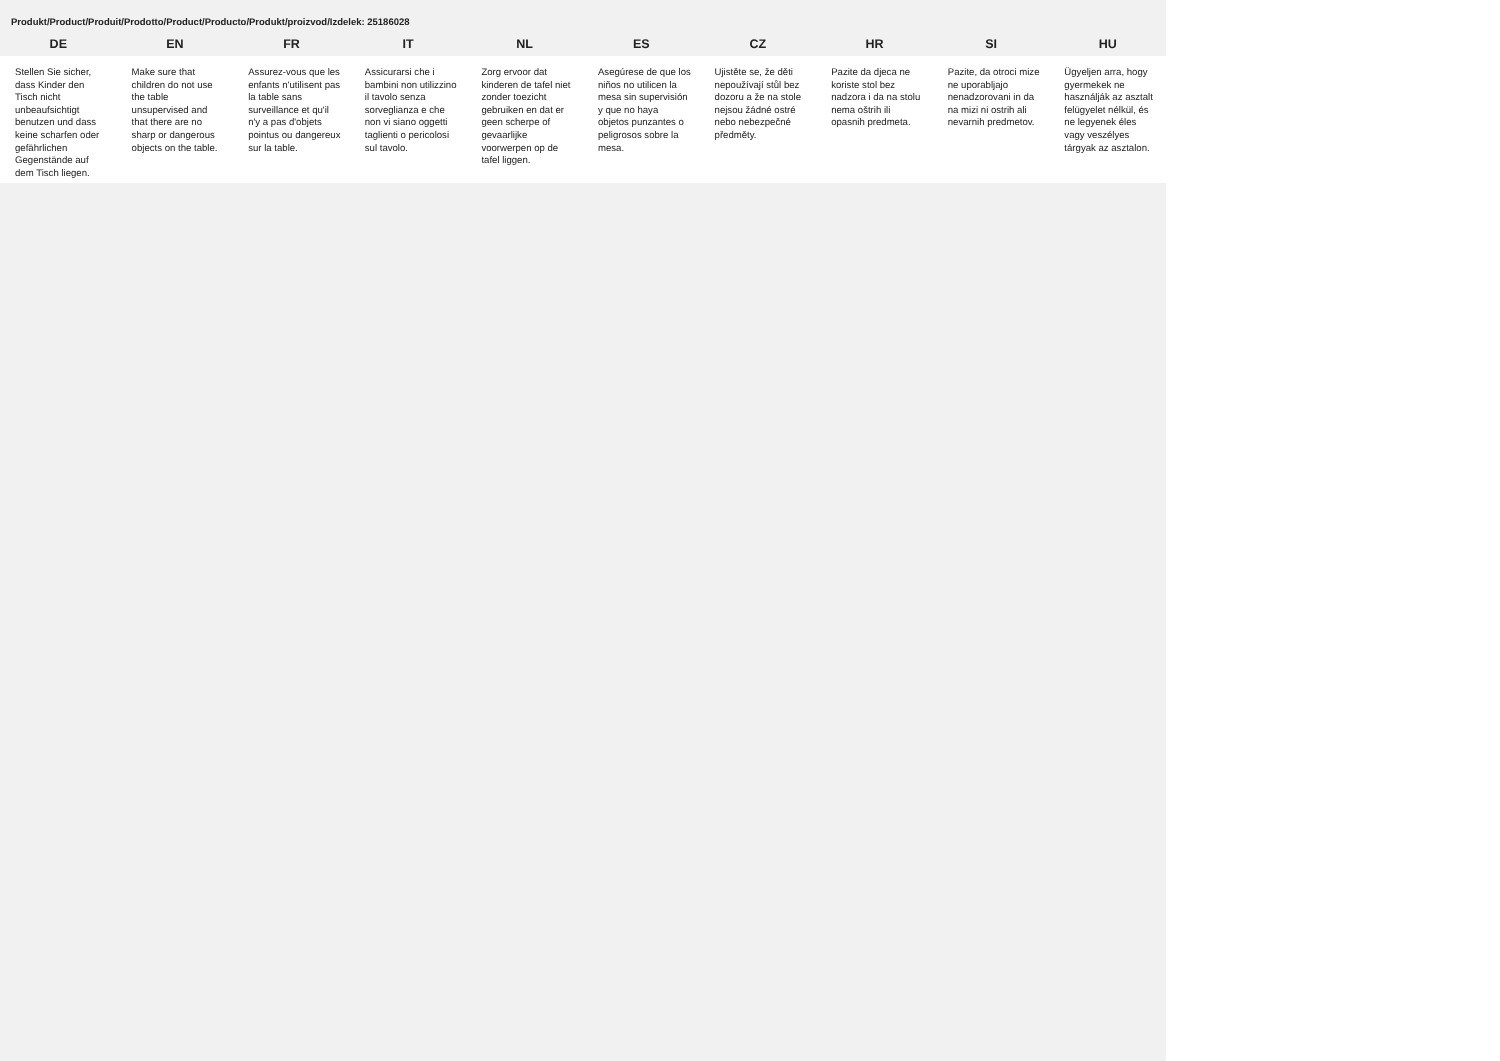Produkt/Product/Produit/Prodotto/Product/Producto/Produkt/proizvod/Izdelek: 25186028
| DE | EN | FR | IT | NL | ES | CZ | HR | SI | HU |
| --- | --- | --- | --- | --- | --- | --- | --- | --- | --- |
| Stellen Sie sicher, dass Kinder den Tisch nicht unbeaufsichtigt benutzen und dass keine scharfen oder gefährlichen Gegenstände auf dem Tisch liegen. | Make sure that children do not use the table unsupervised and that there are no sharp or dangerous objects on the table. | Assurez-vous que les enfants n'utilisent pas la table sans surveillance et qu'il n'y a pas d'objets pointus ou dangereux sur la table. | Assicurarsi che i bambini non utilizzino il tavolo senza sorveglianza e che non vi siano oggetti taglienti o pericolosi sul tavolo. | Zorg ervoor dat kinderen de tafel niet zonder toezicht gebruiken en dat er geen scherpe of gevaarlijke voorwerpen op de tafel liggen. | Asegúrese de que los niños no utilicen la mesa sin supervisión y que no haya objetos punzantes o peligrosos sobre la mesa. | Ujistěte se, že děti nepoužívají stůl bez dozoru a že na stole nejsou žádné ostré nebo nebezpečné předměty. | Pazite da djeca ne koriste stol bez nadzora i da na stolu nema oštrih ili opasnih predmeta. | Pazite, da otroci mize ne uporabljajo nenadzorovani in da na mizi ni ostrih ali nevarnih predmetov. | Ügyeljen arra, hogy gyermekek ne használják az asztalt felügyelet nélkül, és ne legyenek éles vagy veszélyes tárgyak az asztalon. |